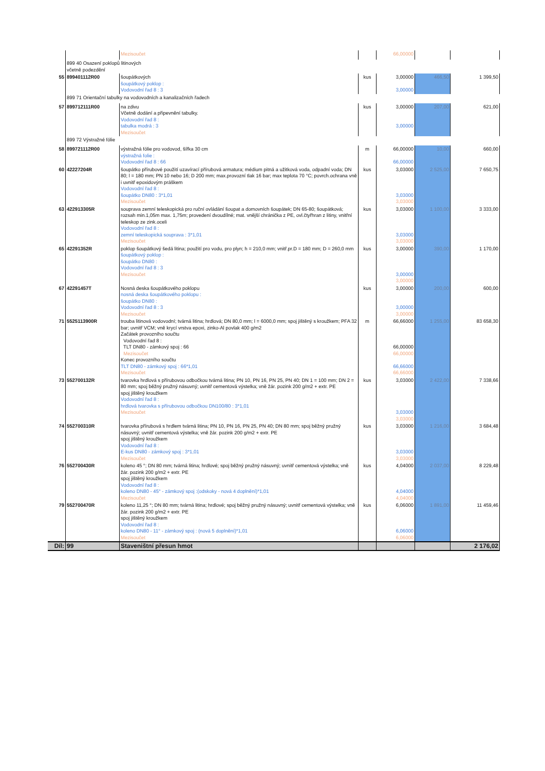| | | Mezisoučet | | 66,00000 | | |
| | 899 40 Osazení poklopů litinových včetně podezdění | | | | | |
| 55 | 899401112R00 | šoupátkových šoupátkový poklop : Vodovodní řad 8 : 3 | kus | 3,00000 3,00000 | 466,50 | 1 399,50 |
| | 899 71 Orientační tabulky na vodovodních a kanalizačních řadech | | | | | |
| 57 | 899712111R00 | na zdivu Včetně dodání a připevnění tabulky. Vodovodní řad 8 : tabulka modrá : 3 Mezisoučet | kus | 3,00000 3,00000 | 207,00 | 621,00 |
| | 899 72 Výstražné fólie | | | | | |
| 58 | 899721112R00 | výstražná fólie pro vodovod, šířka 30 cm výstražná folie : Vodovodní řad 8 : 66 | m | 66,00000 66,00000 | 10,00 | 660,00 |
| 60 | 42227204R | šoupátko přírubové použití uzavírací přírubová armatura; médium pitná a užitková voda, odpadní voda; DN 80; l = 180 mm; PN 10 nebo 16; D 200 mm; max.provozní tlak 16 bar; max teplota 70 °C; povrch.ochrana vně i uvnitř epoxidovým práškem Vodovodní řad 8 : šoupátko DN80 : 3*1,01 Mezisoučet | kus | 3,03000 3,03000 3,03000 | 2 525,00 | 7 650,75 |
| 63 | 422913305R | souprava zemní teleskopická pro ruční ovládání šoupat a domovních šoupátek; DN 65-80; šoupátková; rozsah min.1,05m max. 1,75m; provedení dvoudílné; mat. vnější chránička z PE, ovl.čtyřhran z litiny, vnitřní teleskop ze zink.oceli Vodovodní řad 8 : zemní teleskopická souprava : 3*1,01 Mezisoučet | kus | 3,03000 3,03000 3,03000 | 1 100,00 | 3 333,00 |
| 65 | 42291352R | poklop šoupátkový šedá litina; použití pro vodu, pro plyn; h = 210,0 mm; vnitř.pr.D = 180 mm; D = 260,0 mm šoupátkový poklop : šoupátko DN80 : Vodovodní řad 8 : 3 Mezisoučet | kus | 3,00000 3,00000 3,00000 | 390,00 | 1 170,00 |
| 67 | 42291457T | Nosná deska šoupátkového poklopu nosná deska šoupátkového poklopu : šoupátko DN80 : Vodovodní řad 8 : 3 Mezisoučet | kus | 3,00000 3,00000 3,00000 | 200,00 | 600,00 |
| 71 | 5525113900R | trouba litinová vodovodní; tvárná litina; hrdlová; DN 80,0 mm; l = 6000,0 mm; spoj jištěný s kroužkem; PFA 32 bar; uvnitř VCM; vně krycí vrstva epoxi, zinko-Al povlak 400 g/m2 Začátek provozního součtu Vodovodní řad 8 : TLT DN80 - zámkový spoj : 66 Mezisoučet Konec provozního součtu TLT DN80 - zámkový spoj : 66*1,01 Mezisoučet | m | 66,66000 66,00000 66,00000 66,66000 66,66000 | 1 255,00 | 83 658,30 |
| 73 | 552700132R | tvarovka hrdlová s přírubovou odbočkou tvárná litina; PN 10, PN 16, PN 25, PN 40; DN 1 = 100 mm; DN 2 = 80 mm; spoj běžný pružný násuvný; uvnitř cementová výstelka; vně žár. pozink 200 g/m2 + extr. PE spoj jištěný kroužkem Vodovodní řad 8 : hrdlová tvarovka s přírubovou odbočkou DN100/80 : 3*1,01 Mezisoučet | kus | 3,03000 3,03000 3,03000 | 2 422,00 | 7 338,66 |
| 74 | 552700310R | tvarovka přírubová s hrdlem tvárná litina; PN 10, PN 16, PN 25, PN 40; DN 80 mm; spoj běžný pružný násuvný; uvnitř cementová výstelka; vně žár. pozink 200 g/m2 + extr. PE spoj jištěný kroužkem Vodovodní řad 8 : E-kus DN80 - zámkový spoj : 3*1,01 Mezisoučet | kus | 3,03000 3,03000 3,03000 | 1 216,00 | 3 684,48 |
| 76 | 552700430R | koleno 45 °; DN 80 mm; tvárná litina; hrdlové; spoj běžný pružný násuvný; uvnitř cementová výstelka; vně žár. pozink 200 g/m2 + extr. PE spoj jištěný kroužkem Vodovodní řad 8 : koleno DN80 - 45° - zámkový spoj :(odskoky - nová 4 doplnění)*1,01 Mezisoučet | kus | 4,04000 4,04000 4,04000 | 2 037,00 | 8 229,48 |
| 79 | 552700470R | koleno 11,25 °; DN 80 mm; tvárná litina; hrdlové; spoj běžný pružný násuvný; uvnitř cementová výstelka; vně žár. pozink 200 g/m2 + extr. PE spoj jištěný kroužkem Vodovodní řad 8 : koleno DN80 - 11° - zámkový spoj : (nová 5 doplnění)*1,01 Mezisoučet | kus | 6,06000 6,06000 6,06000 | 1 891,00 | 11 459,46 |
| Díl: | 99 | Staveništní přesun hmot | | | | 2 176,02 |